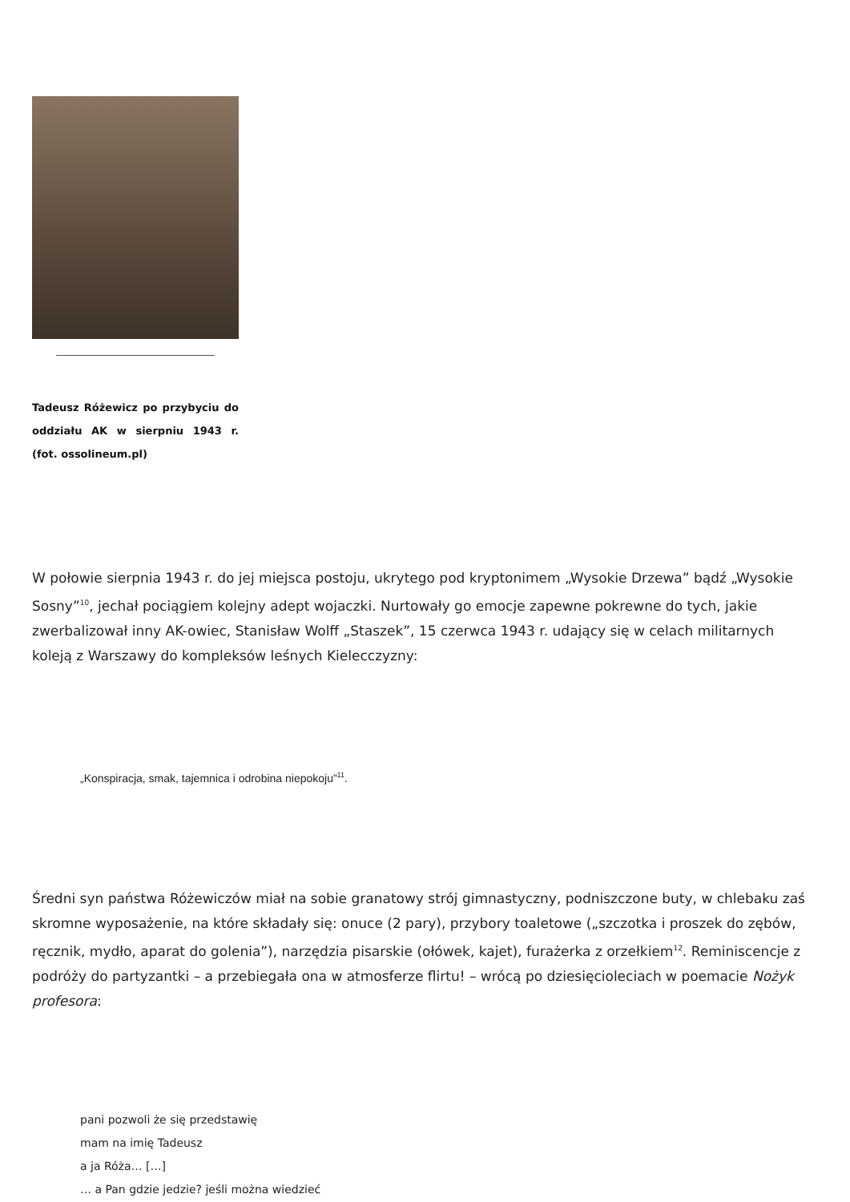Tadeusz Różewicz po przybyciu do oddziału AK w sierpniu 1943 r. (fot. ossolineum.pl)
W połowie sierpnia 1943 r. do jej miejsca postoju, ukrytego pod kryptonimem „Wysokie Drzewa” bądź „Wysokie Sosny”<sup>10</sup>, jechał pociągiem kolejny adept wojaczki. Nurtowały go emocje zapewne pokrewne do tych, jakie zwerbalizował inny AK-owiec, Stanisław Wolff „Staszek”, 15 czerwca 1943 r. udający się w celach militarnych koleją z Warszawy do kompleksów leśnych Kielecczyzny:
„Konspiracja, smak, tajemnica i odrobina niepokoju”<sup>11</sup>.
Średni syn państwa Różewiczów miał na sobie granatowy strój gimnastyczny, podniszczone buty, w chlebaku zaś skromne wyposażenie, na które składały się: onuce (2 pary), przybory toaletowe („szczotka i proszek do zębów, ręcznik, mydło, aparat do golenia”), narzędzia pisarskie (ołówek, kajet), furażerka z orzełkiem<sup>12</sup>. Reminiscencje z podróży do partyzantki – a przebiegała ona w atmosferze flirtu! – wrócą po dziesięcioleciach w poemacie Nożyk profesora:
pani pozwoli że się przedstawię
mam na imię Tadeusz
a ja Róża… […]
… a Pan gdzie jedzie? jeśli można wiedzieć